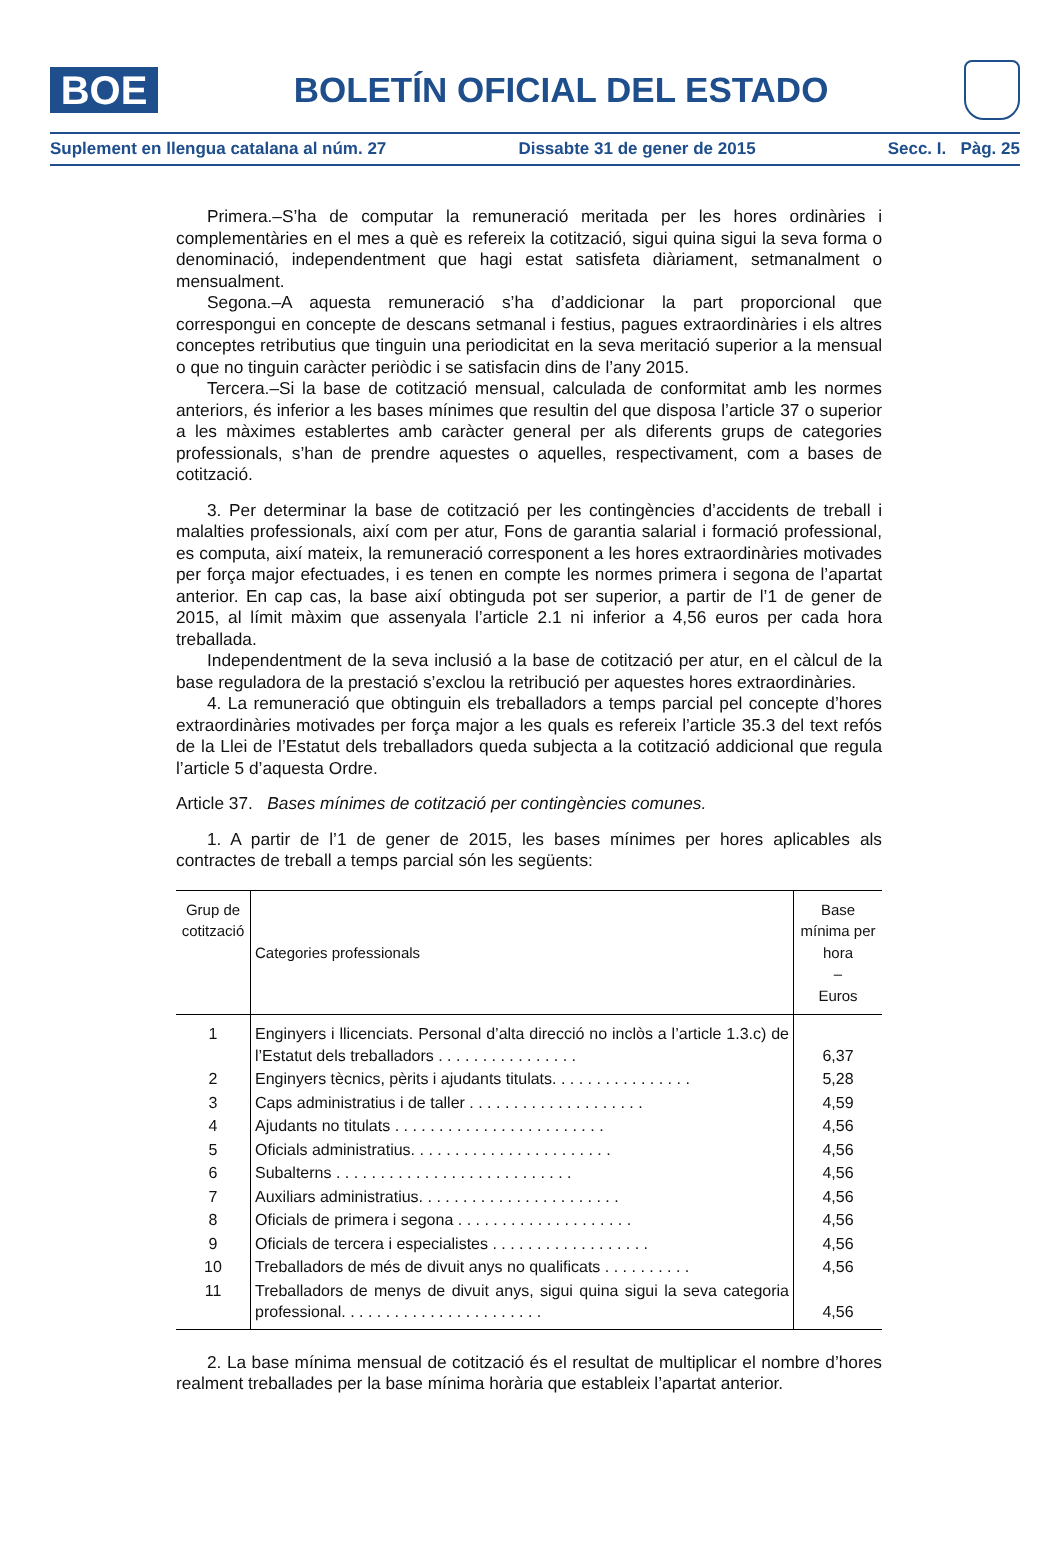BOE
BOLETÍN OFICIAL DEL ESTADO
Suplement en llengua catalana al núm. 27 Dissabte 31 de gener de 2015 Secc. I. Pàg. 25
Primera.–S’ha de computar la remuneració meritada per les hores ordinàries i complementàries en el mes a què es refereix la cotització, sigui quina sigui la seva forma o denominació, independentment que hagi estat satisfeta diàriament, setmanalment o mensualment.
Segona.–A aquesta remuneració s’ha d’addicionar la part proporcional que correspongui en concepte de descans setmanal i festius, pagues extraordinàries i els altres conceptes retributius que tinguin una periodicitat en la seva meritació superior a la mensual o que no tinguin caràcter periòdic i se satisfacin dins de l’any 2015.
Tercera.–Si la base de cotització mensual, calculada de conformitat amb les normes anteriors, és inferior a les bases mínimes que resultin del que disposa l’article 37 o superior a les màximes establertes amb caràcter general per als diferents grups de categories professionals, s’han de prendre aquestes o aquelles, respectivament, com a bases de cotització.
3. Per determinar la base de cotització per les contingències d’accidents de treball i malalties professionals, així com per atur, Fons de garantia salarial i formació professional, es computa, així mateix, la remuneració corresponent a les hores extraordinàries motivades per força major efectuades, i es tenen en compte les normes primera i segona de l’apartat anterior. En cap cas, la base així obtinguda pot ser superior, a partir de l’1 de gener de 2015, al límit màxim que assenyala l’article 2.1 ni inferior a 4,56 euros per cada hora treballada.
Independentment de la seva inclusió a la base de cotització per atur, en el càlcul de la base reguladora de la prestació s’exclou la retribució per aquestes hores extraordinàries.
4. La remuneració que obtinguin els treballadors a temps parcial pel concepte d’hores extraordinàries motivades per força major a les quals es refereix l’article 35.3 del text refós de la Llei de l’Estatut dels treballadors queda subjecta a la cotització addicional que regula l’article 5 d’aquesta Ordre.
Article 37. Bases mínimes de cotització per contingències comunes.
1. A partir de l’1 de gener de 2015, les bases mínimes per hores aplicables als contractes de treball a temps parcial són les següents:
| Grup de cotització | Categories professionals | Base mínima per hora – Euros |
| --- | --- | --- |
| 1 | Enginyers i llicenciats. Personal d’alta direcció no inclòs a l’article 1.3.c) de l’Estatut dels treballadors . . . . . . . . . . . . . . . . | 6,37 |
| 2 | Enginyers tècnics, pèrits i ajudants titulats. . . . . . . . . . . . . . . . | 5,28 |
| 3 | Caps administratius i de taller . . . . . . . . . . . . . . . . . . . . | 4,59 |
| 4 | Ajudants no titulats . . . . . . . . . . . . . . . . . . . . . . . . | 4,56 |
| 5 | Oficials administratius. . . . . . . . . . . . . . . . . . . . . . . | 4,56 |
| 6 | Subalterns . . . . . . . . . . . . . . . . . . . . . . . . . . . | 4,56 |
| 7 | Auxiliars administratius. . . . . . . . . . . . . . . . . . . . . . . | 4,56 |
| 8 | Oficials de primera i segona . . . . . . . . . . . . . . . . . . . . | 4,56 |
| 9 | Oficials de tercera i especialistes . . . . . . . . . . . . . . . . . . | 4,56 |
| 10 | Treballadors de més de divuit anys no qualificats . . . . . . . . . . | 4,56 |
| 11 | Treballadors de menys de divuit anys, sigui quina sigui la seva categoria professional. . . . . . . . . . . . . . . . . . . . . . . | 4,56 |
2. La base mínima mensual de cotització és el resultat de multiplicar el nombre d’hores realment treballades per la base mínima horària que estableix l’apartat anterior.